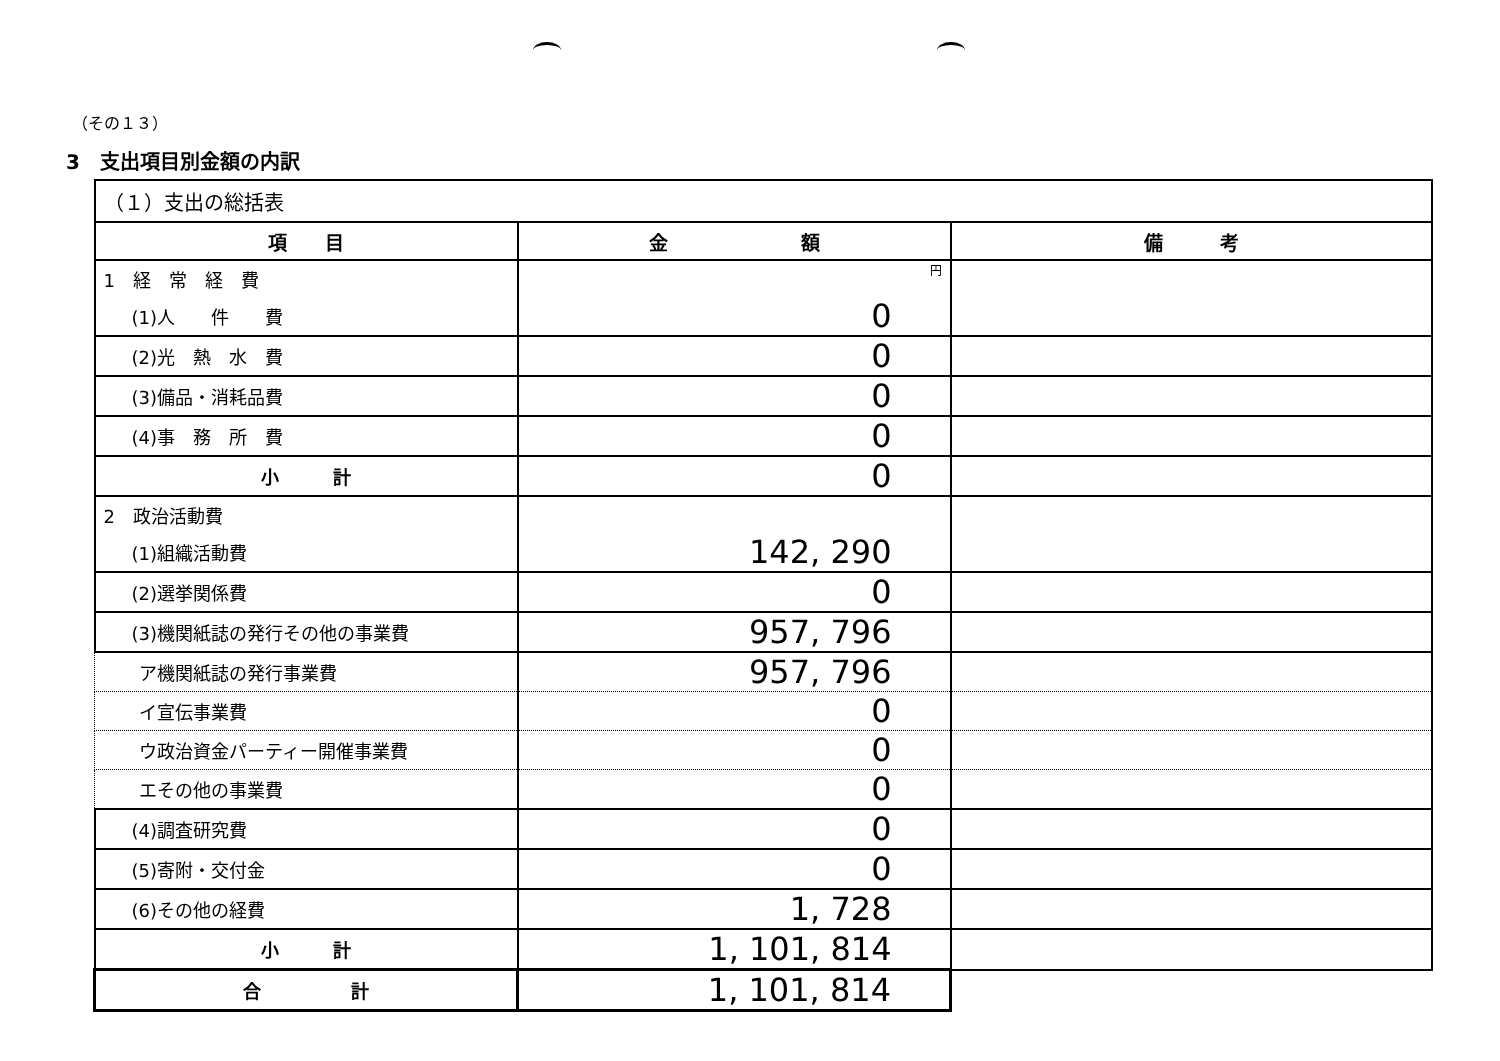（その１３）
3　支出項目別金額の内訳
| （１）支出の総括表 | | |
| 項 目 | 金 額 | 備 考 |
| 1 経 常 経 費 | 円 | |
| (1)人 件 費 | 0 | |
| (2)光 熱 水 費 | 0 | |
| (3)備品・消耗品費 | 0 | |
| (4)事 務 所 費 | 0 | |
| 小 計 | 0 | |
| 2 政治活動費 | | |
| (1)組織活動費 | 142, 290 | |
| (2)選挙関係費 | 0 | |
| (3)機関紙誌の発行その他の事業費 | 957, 796 | |
| ア機関紙誌の発行事業費 | 957, 796 | |
| イ宣伝事業費 | 0 | |
| ウ政治資金パーティー開催事業費 | 0 | |
| エその他の事業費 | 0 | |
| (4)調査研究費 | 0 | |
| (5)寄附・交付金 | 0 | |
| (6)その他の経費 | 1, 728 | |
| 小 計 | 1, 101, 814 | |
| 合 計 | 1, 101, 814 | |